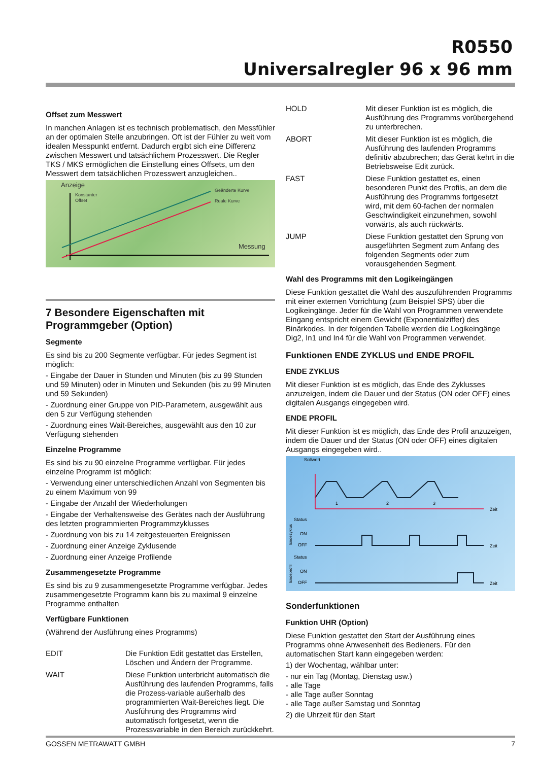R0550
Universalregler 96 x 96 mm
Offset zum Messwert
In manchen Anlagen ist es technisch problematisch, den Messfühler an der optimalen Stelle anzubringen. Oft ist der Fühler zu weit vom idealen Messpunkt entfernt. Dadurch ergibt sich eine Differenz zwischen Messwert und tatsächlichem Prozesswert. Die Regler TKS / MKS ermöglichen die Einstellung eines Offsets, um den Messwert dem tatsächlichen Prozesswert anzugleichen..
Anzeige
Konstanter
Offset
Geänderte Kurve
Reale Kurve
Messung
7 Besondere Eigenschaften mit Programmgeber (Option)
Segmente
Es sind bis zu 200 Segmente verfügbar. Für jedes Segment ist möglich:
- Eingabe der Dauer in Stunden und Minuten (bis zu 99 Stunden und 59 Minuten) oder in Minuten und Sekunden (bis zu 99 Minuten und 59 Sekunden)
- Zuordnung einer Gruppe von PID-Parametern, ausgewählt aus den 5 zur Verfügung stehenden
- Zuordnung eines Wait-Bereiches, ausgewählt aus den 10 zur Verfügung stehenden
Einzelne Programme
Es sind bis zu 90 einzelne Programme verfügbar. Für jedes einzelne Programm ist möglich:
- Verwendung einer unterschiedlichen Anzahl von Segmenten bis zu einem Maximum von 99
- Eingabe der Anzahl der Wiederholungen
- Eingabe der Verhaltensweise des Gerätes nach der Ausführung des letzten programmierten Programmzyklusses
- Zuordnung von bis zu 14 zeitgesteuerten Ereignissen
- Zuordnung einer Anzeige Zyklusende
- Zuordnung einer Anzeige Profilende
Zusammengesetzte Programme
Es sind bis zu 9 zusammengesetzte Programme verfügbar. Jedes zusammengesetzte Programm kann bis zu maximal 9 einzelne Programme enthalten
Verfügbare Funktionen
(Während der Ausführung eines Programms)
EDIT Die Funktion Edit gestattet das Erstellen, Löschen und Ändern der Programme.
WAIT Diese Funktion unterbricht automatisch die Ausführung des laufenden Programms, falls die Prozess-variable außerhalb des programmierten Wait-Bereiches liegt. Die Ausführung des Programms wird automatisch fortgesetzt, wenn die Prozessvariable in den Bereich zurückkehrt.
HOLD Mit dieser Funktion ist es möglich, die Ausführung des Programms vorübergehend zu unterbrechen.
ABORT Mit dieser Funktion ist es möglich, die Ausführung des laufenden Programms definitiv abzubrechen; das Gerät kehrt in die Betriebsweise Edit zurück.
FAST Diese Funktion gestattet es, einen besonderen Punkt des Profils, an dem die Ausführung des Programms fortgesetzt wird, mit dem 60-fachen der normalen Geschwindigkeit einzunehmen, sowohl vorwärts, als auch rückwärts.
JUMP Diese Funktion gestattet den Sprung von ausgeführten Segment zum Anfang des folgenden Segments oder zum vorausgehenden Segment.
Wahl des Programms mit den Logikeingängen
Diese Funktion gestattet die Wahl des auszuführenden Programms mit einer externen Vorrichtung (zum Beispiel SPS) über die Logikeingänge. Jeder für die Wahl von Programmen verwendete Eingang entspricht einem Gewicht (Exponentialziffer) des Binärkodes. In der folgenden Tabelle werden die Logikeingänge Dig2, In1 und In4 für die Wahl von Programmen verwendet.
Funktionen ENDE ZYKLUS und ENDE PROFIL
ENDE ZYKLUS
Mit dieser Funktion ist es möglich, das Ende des Zyklusses anzuzeigen, indem die Dauer und der Status (ON oder OFF) eines digitalen Ausgangs eingegeben wird.
ENDE PROFIL
Mit dieser Funktion ist es möglich, das Ende des Profil anzuzeigen, indem die Dauer und der Status (ON oder OFF) eines digitalen Ausgangs eingegeben wird..
Sollwert
1
2
3
Zeit
Status
ON
OFF
Endezyklus
Zeit
Status
ON
OFF
Endeprofil
Zeit
Sonderfunktionen
Funktion UHR (Option)
Diese Funktion gestattet den Start der Ausführung eines Programms ohne Anwesenheit des Bedieners. Für den automatischen Start kann eingegeben werden:
1) der Wochentag, wählbar unter:
- nur ein Tag (Montag, Dienstag usw.)
- alle Tage
- alle Tage außer Sonntag
- alle Tage außer Samstag und Sonntag
2) die Uhrzeit für den Start
GOSSEN METRAWATT GMBH 7